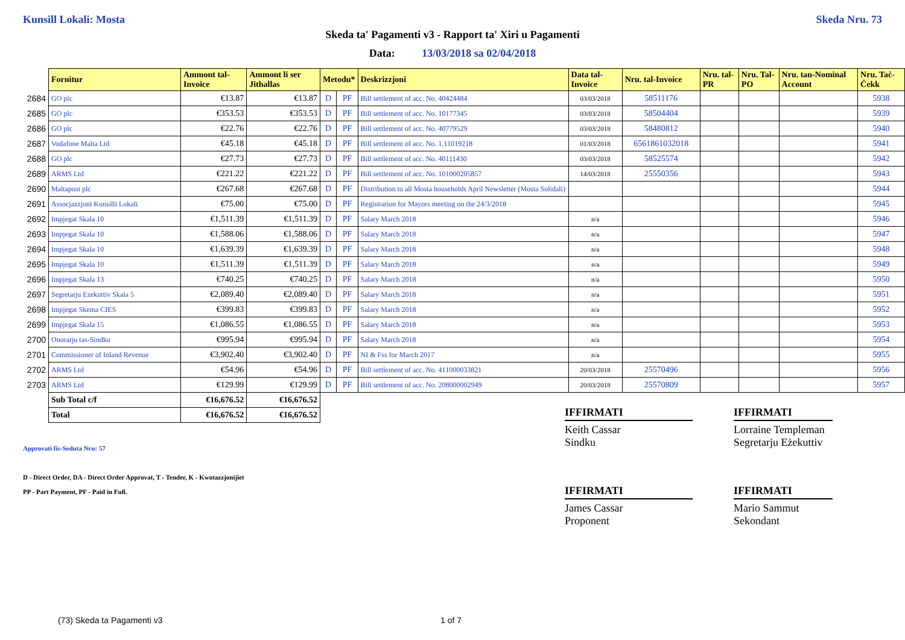Kunsill Lokali: Mosta Skeda Nru. 73
Skeda ta' Pagamenti v3 - Rapport ta' Xiri u Pagamenti
Data: 13/03/2018 sa 02/04/2018
| | Fornitur | Ammont tal-Invoice | Ammont li ser Jithallas | Metodu* | | Deskrizzjoni | Data tal-Invoice | Nru. tal-Invoice | Nru. tal-PR | Nru. Tal-PO | Nru. tan-Nominal Account | Nru. Taċ-Ċekk |
| 2684 | GO plc | €13.87 | €13.87 | D | PF | Bill settlement of acc. No. 40424484 | 03/03/2018 | 58511176 | | | | 5938 |
| 2685 | GO plc | €353.53 | €353.53 | D | PF | Bill settlement of acc. No. 10177345 | 03/03/2018 | 58504404 | | | | 5939 |
| 2686 | GO plc | €22.76 | €22.76 | D | PF | Bill settlement of acc. No. 40779529 | 03/03/2018 | 58480812 | | | | 5940 |
| 2687 | Vodafone Malta Ltd | €45.18 | €45.18 | D | PF | Bill settlement of acc. No. 1.11019218 | 01/03/2018 | 6561861032018 | | | | 5941 |
| 2688 | GO plc | €27.73 | €27.73 | D | PF | Bill settlement of acc. No. 40111430 | 03/03/2018 | 58525574 | | | | 5942 |
| 2689 | ARMS Ltd | €221.22 | €221.22 | D | PF | Bill settlement of acc. No. 101000205857 | 14/03/2018 | 25550356 | | | | 5943 |
| 2690 | Maltapost plc | €267.68 | €267.68 | D | PF | Distribution to all Mosta households April Newsletter (Mosta Solidali) | | | | | | 5944 |
| 2691 | Assocjazzjoni Kunsilli Lokali | €75.00 | €75.00 | D | PF | Registration for Mayors meeting on the 24/3/2018 | | | | | | 5945 |
| 2692 | Impjegat Skala 10 | €1,511.39 | €1,511.39 | D | PF | Salary March 2018 | n/a | | | | | 5946 |
| 2693 | Impjegat Skala 10 | €1,588.06 | €1,588.06 | D | PF | Salary March 2018 | n/a | | | | | 5947 |
| 2694 | Impjegat Skala 10 | €1,639.39 | €1,639.39 | D | PF | Salary March 2018 | n/a | | | | | 5948 |
| 2695 | Impjegat Skala 10 | €1,511.39 | €1,511.39 | D | PF | Salary March 2018 | n/a | | | | | 5949 |
| 2696 | Impjegat Skala 13 | €740.25 | €740.25 | D | PF | Salary March 2018 | n/a | | | | | 5950 |
| 2697 | Segretarju Ezekuttiv Skala 5 | €2,089.40 | €2,089.40 | D | PF | Salary March 2018 | n/a | | | | | 5951 |
| 2698 | Impjegat Skema CIES | €399.83 | €399.83 | D | PF | Salary March 2018 | n/a | | | | | 5952 |
| 2699 | Impjegat Skala 15 | €1,086.55 | €1,086.55 | D | PF | Salary March 2018 | n/a | | | | | 5953 |
| 2700 | Onorarju tas-Sindku | €995.94 | €995.94 | D | PF | Salary March 2018 | n/a | | | | | 5954 |
| 2701 | Commissioner of Inland Revenue | €3,902.40 | €3,902.40 | D | PF | NI & Fss for March 2017 | n/a | | | | | 5955 |
| 2702 | ARMS Ltd | €54.96 | €54.96 | D | PF | Bill settlement of acc. No. 411000033821 | 20/03/2018 | 25570496 | | | | 5956 |
| 2703 | ARMS Ltd | €129.99 | €129.99 | D | PF | Bill settlement of acc. No. 208000002949 | 20/03/2018 | 25570809 | | | | 5957 |
| | Sub Total c/f | €16,676.52 | €16,676.52 | | | | | | | | | |
| | Total | €16,676.52 | €16,676.52 | | | | | | | | | |
IFFIRMATI
Keith Cassar
Sindku
IFFIRMATI
Lorraine Templeman
Segretarju Eżekuttiv
IFFIRMATI
James Cassar
Proponent
IFFIRMATI
Mario Sammut
Sekondant
Approvati fis-Seduta Nru: 57
D - Direct Order, DA - Direct Order Approvat, T - Tender, K - Kwotazzjonijiet
PP - Part Payment, PF - Paid in Full.
(73) Skeda ta Pagamenti v3 1 of 7